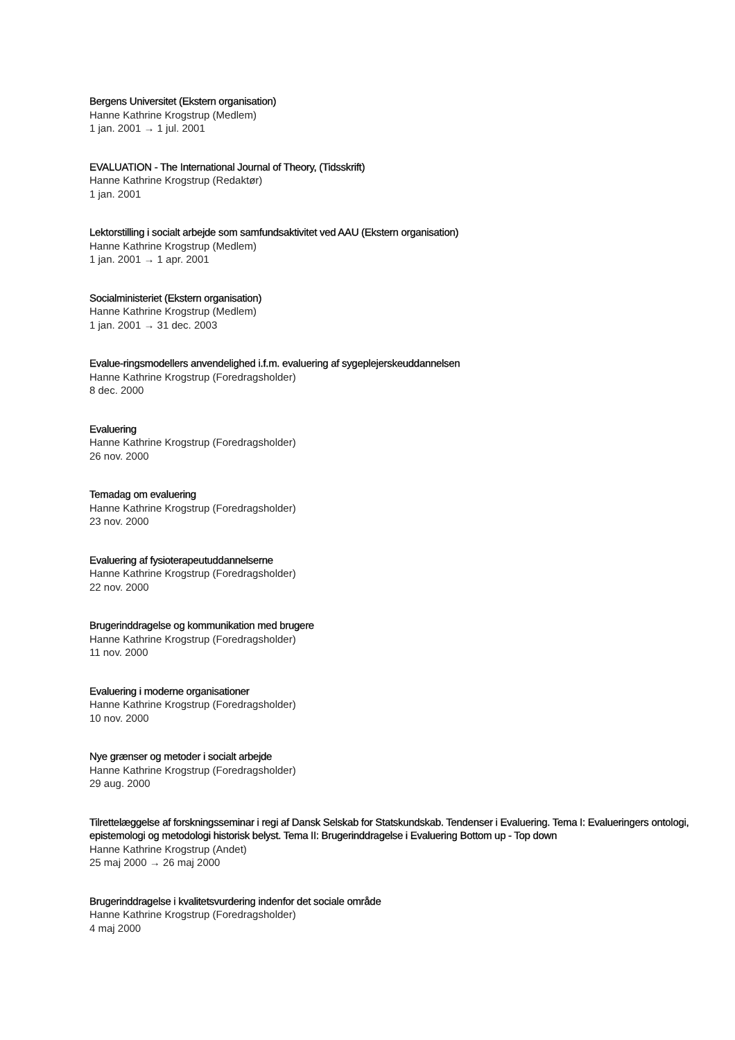Bergens Universitet (Ekstern organisation)
Hanne Kathrine Krogstrup (Medlem)
1 jan. 2001 → 1 jul. 2001
EVALUATION - The International Journal of Theory, (Tidsskrift)
Hanne Kathrine Krogstrup (Redaktør)
1 jan. 2001
Lektorstilling i socialt arbejde som samfundsaktivitet ved AAU (Ekstern organisation)
Hanne Kathrine Krogstrup (Medlem)
1 jan. 2001 → 1 apr. 2001
Socialministeriet (Ekstern organisation)
Hanne Kathrine Krogstrup (Medlem)
1 jan. 2001 → 31 dec. 2003
Evalue-ringsmodellers anvendelighed i.f.m. evaluering af sygeplejerskeuddannelsen
Hanne Kathrine Krogstrup (Foredragsholder)
8 dec. 2000
Evaluering
Hanne Kathrine Krogstrup (Foredragsholder)
26 nov. 2000
Temadag om evaluering
Hanne Kathrine Krogstrup (Foredragsholder)
23 nov. 2000
Evaluering af fysioterapeutuddannelserne
Hanne Kathrine Krogstrup (Foredragsholder)
22 nov. 2000
Brugerinddragelse og kommunikation med brugere
Hanne Kathrine Krogstrup (Foredragsholder)
11 nov. 2000
Evaluering i moderne organisationer
Hanne Kathrine Krogstrup (Foredragsholder)
10 nov. 2000
Nye grænser og metoder i socialt arbejde
Hanne Kathrine Krogstrup (Foredragsholder)
29 aug. 2000
Tilrettelæggelse af forskningsseminar i regi af Dansk Selskab for Statskundskab. Tendenser i Evaluering. Tema I: Evalueringers ontologi, epistemologi og metodologi historisk belyst. Tema II: Brugerinddragelse i Evaluering Bottom up - Top down
Hanne Kathrine Krogstrup (Andet)
25 maj 2000 → 26 maj 2000
Brugerinddragelse i kvalitetsvurdering indenfor det sociale område
Hanne Kathrine Krogstrup (Foredragsholder)
4 maj 2000